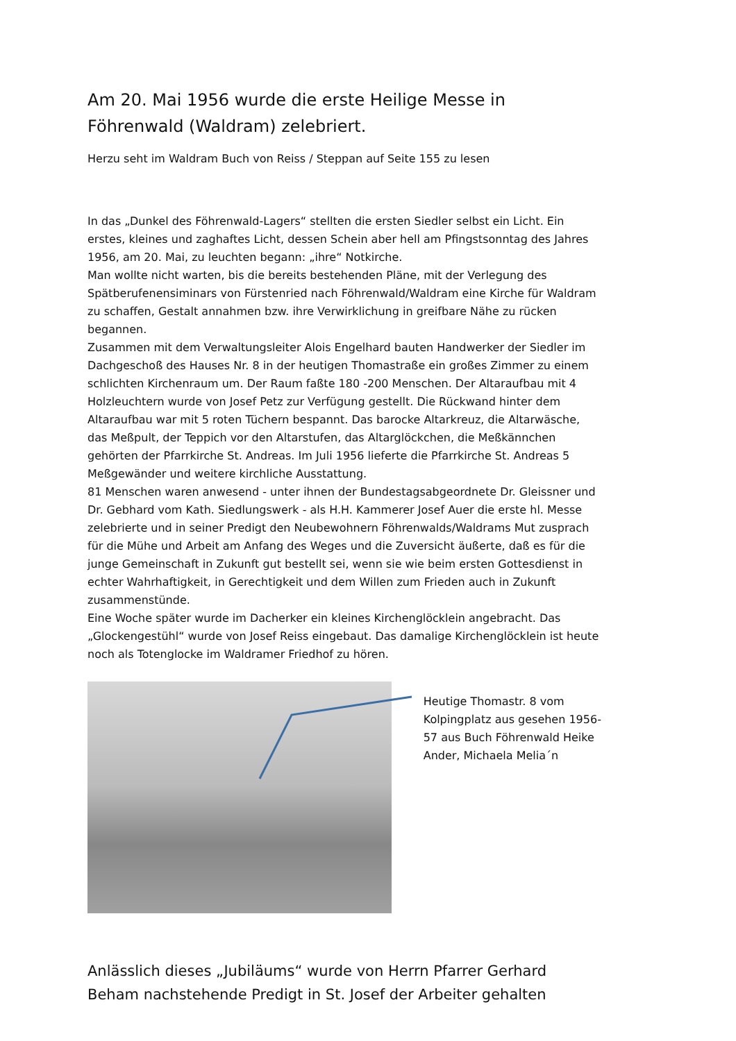Am 20. Mai 1956 wurde die erste Heilige Messe in Föhrenwald (Waldram) zelebriert.
Herzu seht im Waldram Buch von Reiss / Steppan auf Seite 155 zu lesen
In das „Dunkel des Föhrenwald-Lagers“ stellten die ersten Siedler selbst ein Licht. Ein erstes, kleines und zaghaftes Licht, dessen Schein aber hell am Pfingstsonntag des Jahres 1956, am 20. Mai, zu leuchten begann: „ihre“ Notkirche.
Man wollte nicht warten, bis die bereits bestehenden Pläne, mit der Verlegung des Spätberufenensiminars von Fürstenried nach Föhrenwald/Waldram eine Kirche für Waldram zu schaffen, Gestalt annahmen bzw. ihre Verwirklichung in greifbare Nähe zu rücken begannen.
Zusammen mit dem Verwaltungsleiter Alois Engelhard bauten Handwerker der Siedler im Dachgeschoß des Hauses Nr. 8 in der heutigen Thomastraße ein großes Zimmer zu einem schlichten Kirchenraum um. Der Raum faßte 180 -200 Menschen. Der Altaraufbau mit 4 Holzleuchtern wurde von Josef Petz zur Verfügung gestellt. Die Rückwand hinter dem Altaraufbau war mit 5 roten Tüchern bespannt. Das barocke Altarkreuz, die Altarwäsche, das Meßpult, der Teppich vor den Altarstufen, das Altarglöckchen, die Meßkännchen gehörten der Pfarrkirche St. Andreas. Im Juli 1956 lieferte die Pfarrkirche St. Andreas 5 Meßgewänder und weitere kirchliche Ausstattung.
81 Menschen waren anwesend - unter ihnen der Bundestagsabgeordnete Dr. Gleissner und Dr. Gebhard vom Kath. Siedlungswerk - als H.H. Kammerer Josef Auer die erste hl. Messe zelebrierte und in seiner Predigt den Neubewohnern Föhrenwalds/Waldrams Mut zusprach für die Mühe und Arbeit am Anfang des Weges und die Zuversicht äußerte, daß es für die junge Gemeinschaft in Zukunft gut bestellt sei, wenn sie wie beim ersten Gottesdienst in echter Wahrhaftigkeit, in Gerechtigkeit und dem Willen zum Frieden auch in Zukunft zusammenstünde.
Eine Woche später wurde im Dacherker ein kleines Kirchenglöcklein angebracht. Das „Glockengestühl“ wurde von Josef Reiss eingebaut. Das damalige Kirchenglöcklein ist heute noch als Totenglocke im Waldramer Friedhof zu hören.
Heutige Thomastr. 8 vom Kolpingplatz aus gesehen 1956-57 aus Buch Föhrenwald Heike Ander, Michaela Melia´n
Anlässlich dieses „Jubiläums“ wurde von Herrn Pfarrer Gerhard Beham nachstehende Predigt in St. Josef der Arbeiter gehalten